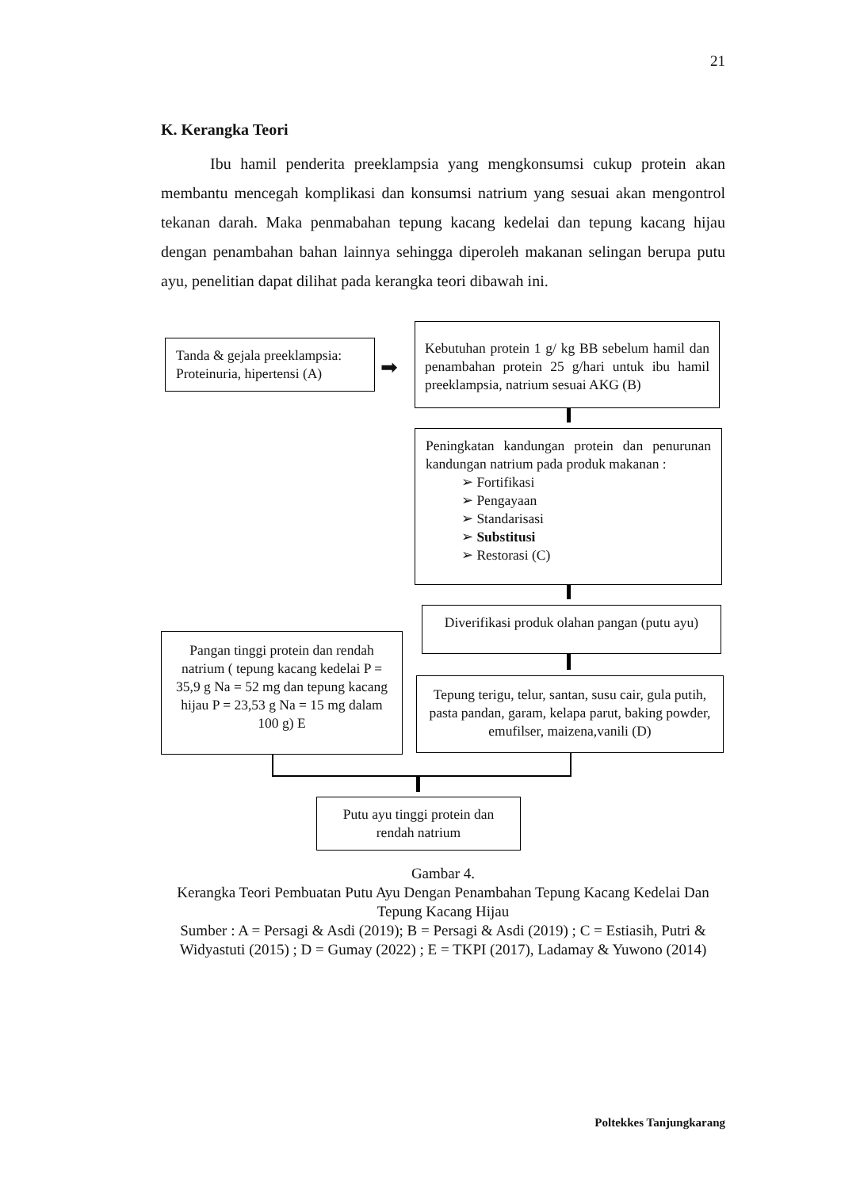21
K. Kerangka Teori
Ibu hamil penderita preeklampsia yang mengkonsumsi cukup protein akan membantu mencegah komplikasi dan konsumsi natrium yang sesuai akan mengontrol tekanan darah. Maka penmabahan tepung kacang kedelai dan tepung kacang hijau dengan penambahan bahan lainnya sehingga diperoleh makanan selingan berupa putu ayu, penelitian dapat dilihat pada kerangka teori dibawah ini.
Tanda & gejala preeklampsia: Proteinuria, hipertensi (A)
➡
Kebutuhan protein 1 g/ kg BB sebelum hamil dan penambahan protein 25 g/hari untuk ibu hamil preeklampsia, natrium sesuai AKG (B)
Peningkatan kandungan protein dan penurunan kandungan natrium pada produk makanan :
➢ Fortifikasi
➢ Pengayaan
➢ Standarisasi
➢ Substitusi
➢ Restorasi (C)
Diverifikasi produk olahan pangan (putu ayu)
Pangan tinggi protein dan rendah natrium ( tepung kacang kedelai P = 35,9 g Na = 52 mg dan tepung kacang hijau P = 23,53 g Na = 15 mg dalam 100 g) E
Tepung terigu, telur, santan, susu cair, gula putih, pasta pandan, garam, kelapa parut, baking powder, emufilser, maizena,vanili (D)
Putu ayu tinggi protein dan rendah natrium
Gambar 4.
Kerangka Teori Pembuatan Putu Ayu Dengan Penambahan Tepung Kacang Kedelai Dan Tepung Kacang Hijau
Sumber : A = Persagi & Asdi (2019); B = Persagi & Asdi (2019) ; C = Estiasih, Putri & Widyastuti (2015) ; D = Gumay (2022) ; E = TKPI (2017), Ladamay & Yuwono (2014)
Poltekkes Tanjungkarang